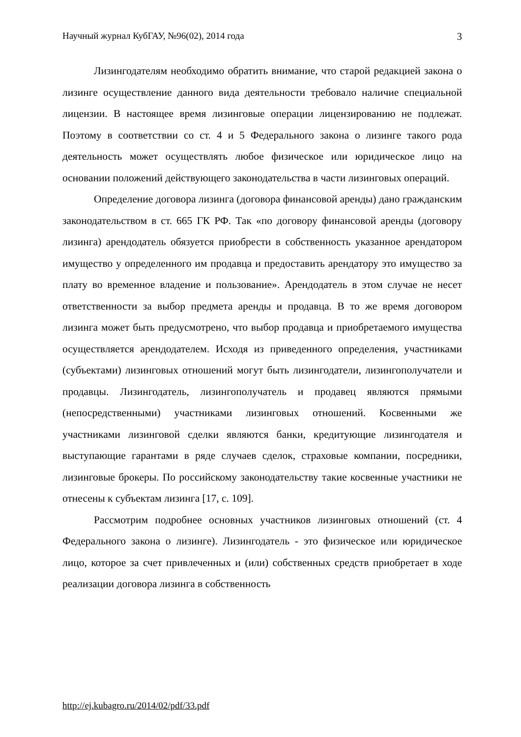Научный журнал КубГАУ, №96(02), 2014 года 3
Лизингодателям необходимо обратить внимание, что старой редакцией закона о лизинге осуществление данного вида деятельности требовало наличие специальной лицензии. В настоящее время лизинговые операции лицензированию не подлежат. Поэтому в соответствии со ст. 4 и 5 Федерального закона о лизинге такого рода деятельность может осуществлять любое физическое или юридическое лицо на основании положений действующего законодательства в части лизинговых операций.
Определение договора лизинга (договора финансовой аренды) дано гражданским законодательством в ст. 665 ГК РФ. Так «по договору финансовой аренды (договору лизинга) арендодатель обязуется приобрести в собственность указанное арендатором имущество у определенного им продавца и предоставить арендатору это имущество за плату во временное владение и пользование». Арендодатель в этом случае не несет ответственности за выбор предмета аренды и продавца. В то же время договором лизинга может быть предусмотрено, что выбор продавца и приобретаемого имущества осуществляется арендодателем. Исходя из приведенного определения, участниками (субъектами) лизинговых отношений могут быть лизингодатели, лизингополучатели и продавцы. Лизингодатель, лизингополучатель и продавец являются прямыми (непосредственными) участниками лизинговых отношений. Косвенными же участниками лизинговой сделки являются банки, кредитующие лизингодателя и выступающие гарантами в ряде случаев сделок, страховые компании, посредники, лизинговые брокеры. По российскому законодательству такие косвенные участники не отнесены к субъектам лизинга [17, с. 109].
Рассмотрим подробнее основных участников лизинговых отношений (ст. 4 Федерального закона о лизинге). Лизингодатель - это физическое или юридическое лицо, которое за счет привлеченных и (или) собственных средств приобретает в ходе реализации договора лизинга в собственность
http://ej.kubagro.ru/2014/02/pdf/33.pdf